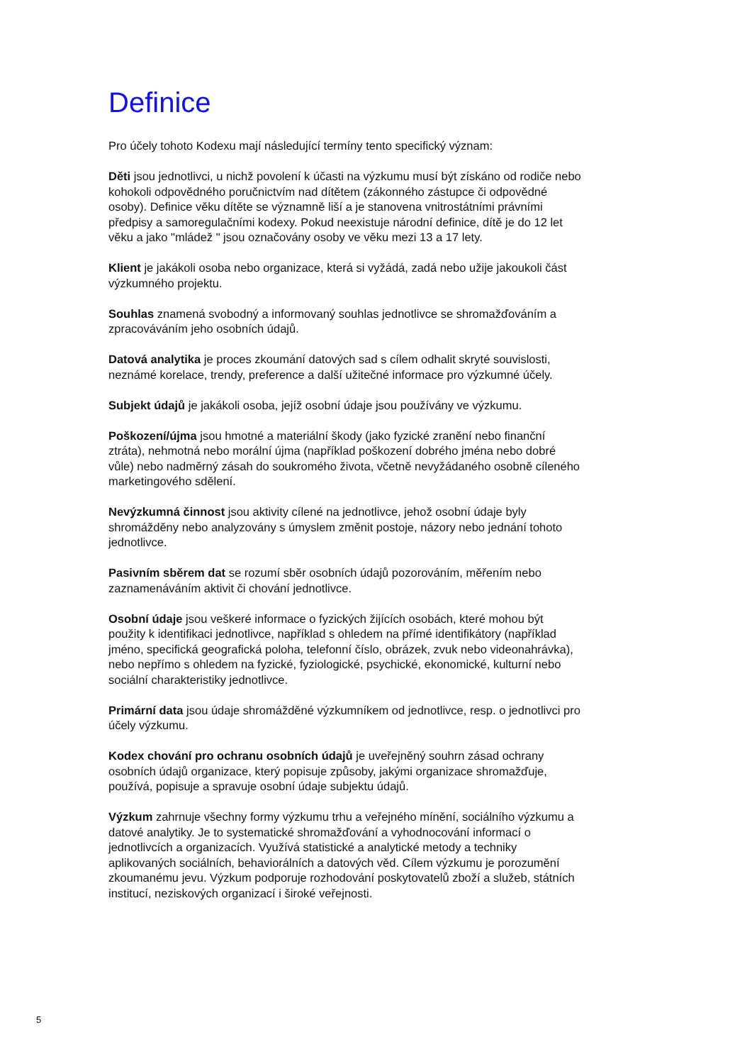Definice
Pro účely tohoto Kodexu mají následující termíny tento specifický význam:
Děti jsou jednotlivci, u nichž povolení k účasti na výzkumu musí být získáno od rodiče nebo kohokoli odpovědného poručnictvím nad dítětem (zákonného zástupce či odpovědné osoby). Definice věku dítěte se významně liší a je stanovena vnitrostátními právními předpisy a samoregulačními kodexy. Pokud neexistuje národní definice, dítě je do 12 let věku a jako "mládež " jsou označovány osoby ve věku mezi 13 a 17 lety.
Klient je jakákoli osoba nebo organizace, která si vyžádá, zadá nebo užije jakoukoli část výzkumného projektu.
Souhlas znamená svobodný a informovaný souhlas jednotlivce se shromažďováním a zpracováváním jeho osobních údajů.
Datová analytika je proces zkoumání datových sad s cílem odhalit skryté souvislosti, neznámé korelace, trendy, preference a další užitečné informace pro výzkumné účely.
Subjekt údajů je jakákoli osoba, jejíž osobní údaje jsou používány ve výzkumu.
Poškození/újma jsou hmotné a materiální škody (jako fyzické zranění nebo finanční ztráta), nehmotná nebo morální újma (například poškození dobrého jména nebo dobré vůle) nebo nadměrný zásah do soukromého života, včetně nevyžádaného osobně cíleného marketingového sdělení.
Nevýzkumná činnost jsou aktivity cílené na jednotlivce, jehož osobní údaje byly shromážděny nebo analyzovány s úmyslem změnit postoje, názory nebo jednání tohoto jednotlivce.
Pasivním sběrem dat se rozumí sběr osobních údajů pozorováním, měřením nebo zaznamenáváním aktivit či chování jednotlivce.
Osobní údaje jsou veškeré informace o fyzických žijících osobách, které mohou být použity k identifikaci jednotlivce, například s ohledem na přímé identifikátory (například jméno, specifická geografická poloha, telefonní číslo, obrázek, zvuk nebo videonahrávka), nebo nepřímo s ohledem na fyzické, fyziologické, psychické, ekonomické, kulturní nebo sociální charakteristiky jednotlivce.
Primární data jsou údaje shromážděné výzkumníkem od jednotlivce, resp. o jednotlivci pro účely výzkumu.
Kodex chování pro ochranu osobních údajů je uveřejněný souhrn zásad ochrany osobních údajů organizace, který popisuje způsoby, jakými organizace shromažďuje, používá, popisuje a spravuje osobní údaje subjektu údajů.
Výzkum zahrnuje všechny formy výzkumu trhu a veřejného mínění, sociálního výzkumu a datové analytiky. Je to systematické shromažďování a vyhodnocování informací o jednotlivcích a organizacích. Využívá statistické a analytické metody a techniky aplikovaných sociálních, behaviorálních a datových věd. Cílem výzkumu je porozumění zkoumanému jevu. Výzkum podporuje rozhodování poskytovatelů zboží a služeb, státních institucí, neziskových organizací i široké veřejnosti.
5